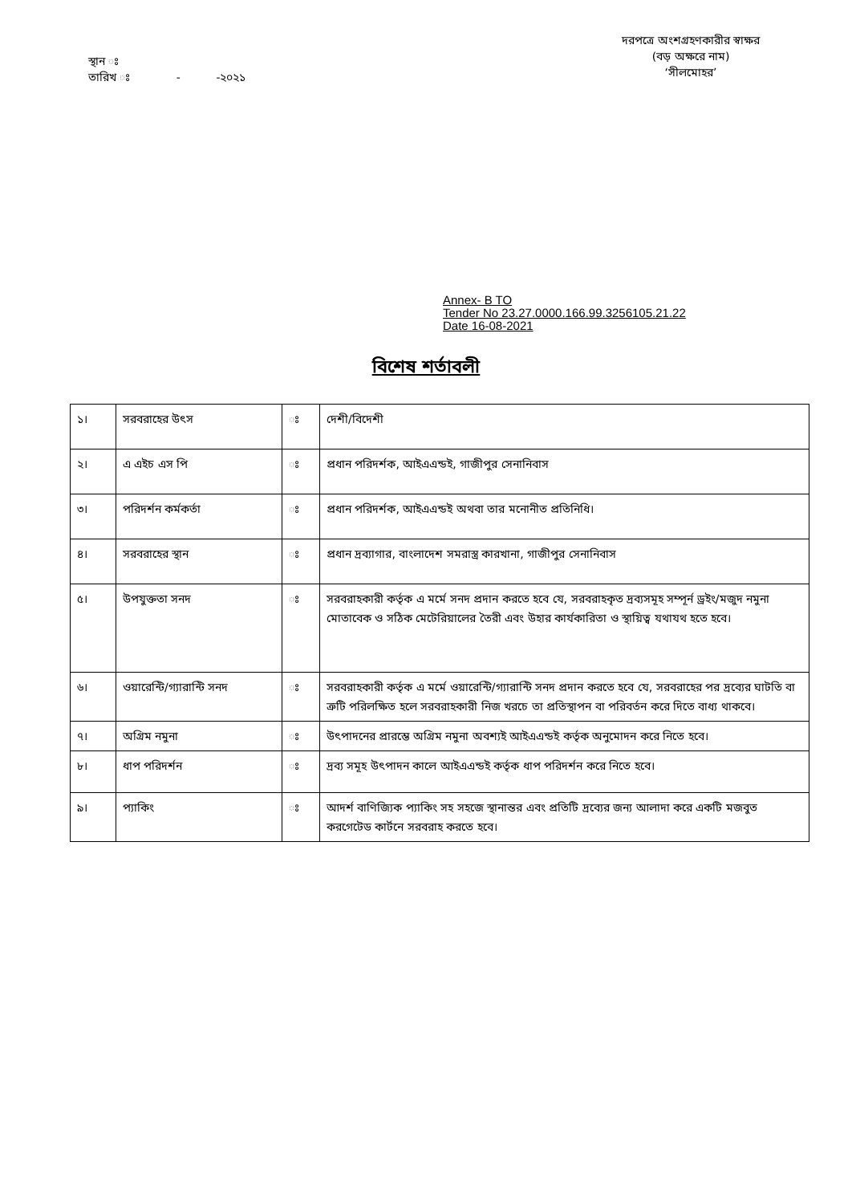স্থান ঃ
তারিখ ঃ - -২০২১
দরপত্রে অংশগ্রহণকারীর স্বাক্ষর
(বড় অক্ষরে নাম)
‘সীলমোহর’
Annex- B TO
Tender No 23.27.0000.166.99.3256105.21.22
Date 16-08-2021
বিশেষ শর্তাবলী
| ১। | সরবরাহের উৎস | ঃ | দেশী/বিদেশী |
| ২। | এ এইচ এস পি | ঃ | প্রধান পরিদর্শক, আইএএন্ডই, গাজীপুর সেনানিবাস |
| ৩। | পরিদর্শন কর্মকর্তা | ঃ | প্রধান পরিদর্শক, আইএএন্ডই অথবা তার মনোনীত প্রতিনিধি। |
| ৪। | সরবরাহের স্থান | ঃ | প্রধান দ্রব্যাগার, বাংলাদেশ সমরাস্ত্র কারখানা, গাজীপুর সেনানিবাস |
| ৫। | উপযুক্ততা সনদ | ঃ | সরবরাহকারী কর্তৃক এ মর্মে সনদ প্রদান করতে হবে যে, সরবরাহকৃত দ্রব্যসমূহ সম্পূর্ন ড্রইং/মজুদ নমুনা মোতাবেক ও সঠিক মেটেরিয়ালের তৈরী এবং উহার কার্যকারিতা ও স্থায়িত্ব যথাযথ হতে হবে। |
| ৬। | ওয়ারেন্টি/গ্যারান্টি সনদ | ঃ | সরবরাহকারী কর্তৃক এ মর্মে ওয়ারেন্টি/গ্যারান্টি সনদ প্রদান করতে হবে যে, সরবরাহের পর দ্রব্যের ঘাটতি বা ত্রুটি পরিলক্ষিত হলে সরবরাহকারী নিজ খরচে তা প্রতিস্থাপন বা পরিবর্তন করে দিতে বাধ্য থাকবে। |
| ৭। | অগ্রিম নমুনা | ঃ | উৎপাদনের প্রারম্ভে অগ্রিম নমুনা অবশ্যই আইএএন্ডই কর্তৃক অনুমোদন করে নিতে হবে। |
| ৮। | ধাপ পরিদর্শন | ঃ | দ্রব্য সমূহ উৎপাদন কালে আইএএন্ডই কর্তৃক ধাপ পরিদর্শন করে নিতে হবে। |
| ৯। | প্যাকিং | ঃ | আদর্শ বাণিজ্যিক প্যাকিং সহ সহজে স্থানান্তর এবং প্রতিটি দ্রব্যের জন্য আলাদা করে একটি মজবুত করগেটেড কার্টনে সরবরাহ করতে হবে। |